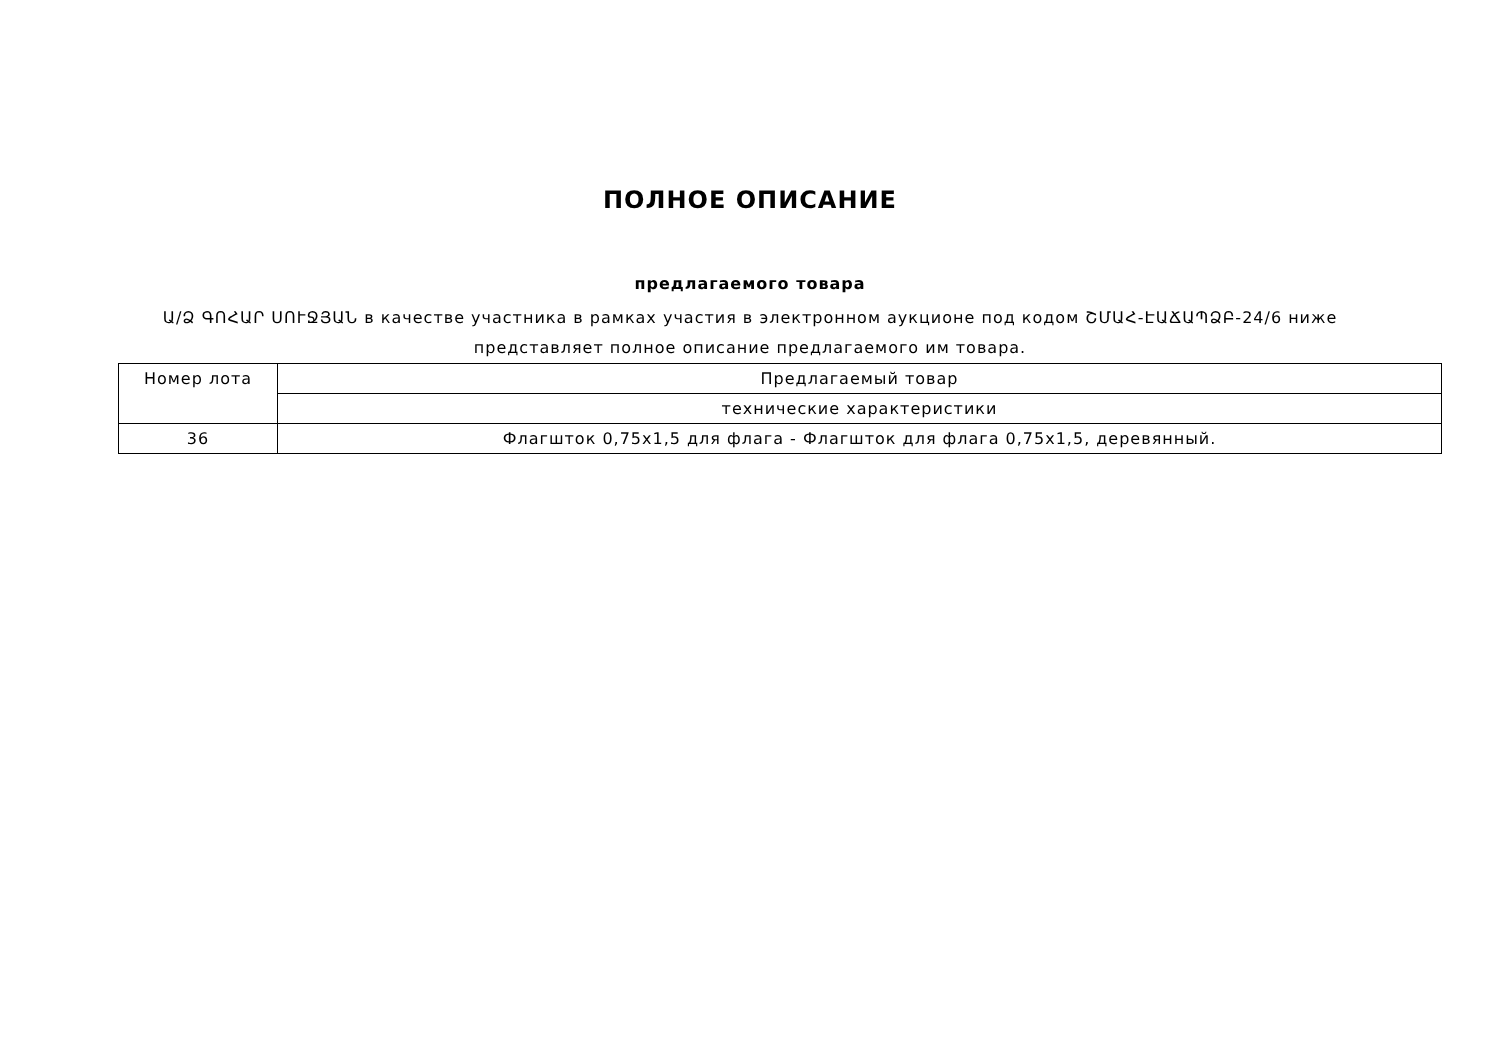ПОЛНОЕ ОПИСАНИЕ
предлагаемого товара
Ա/Ձ ԳՈՀԱՐ ՍՈՒՋՅԱՆ в качестве участника в рамках участия в электронном аукционе под кодом ՇՄԱՀ-ԷԱՃԱՊՁԲ-24/6 ниже представляет полное описание предлагаемого им товара.
| Номер лота | Предлагаемый товар |
| --- | --- |
| | технические характеристики |
| 36 | Флагшток 0,75x1,5 для флага - Флагшток для флага 0,75x1,5, деревянный. |